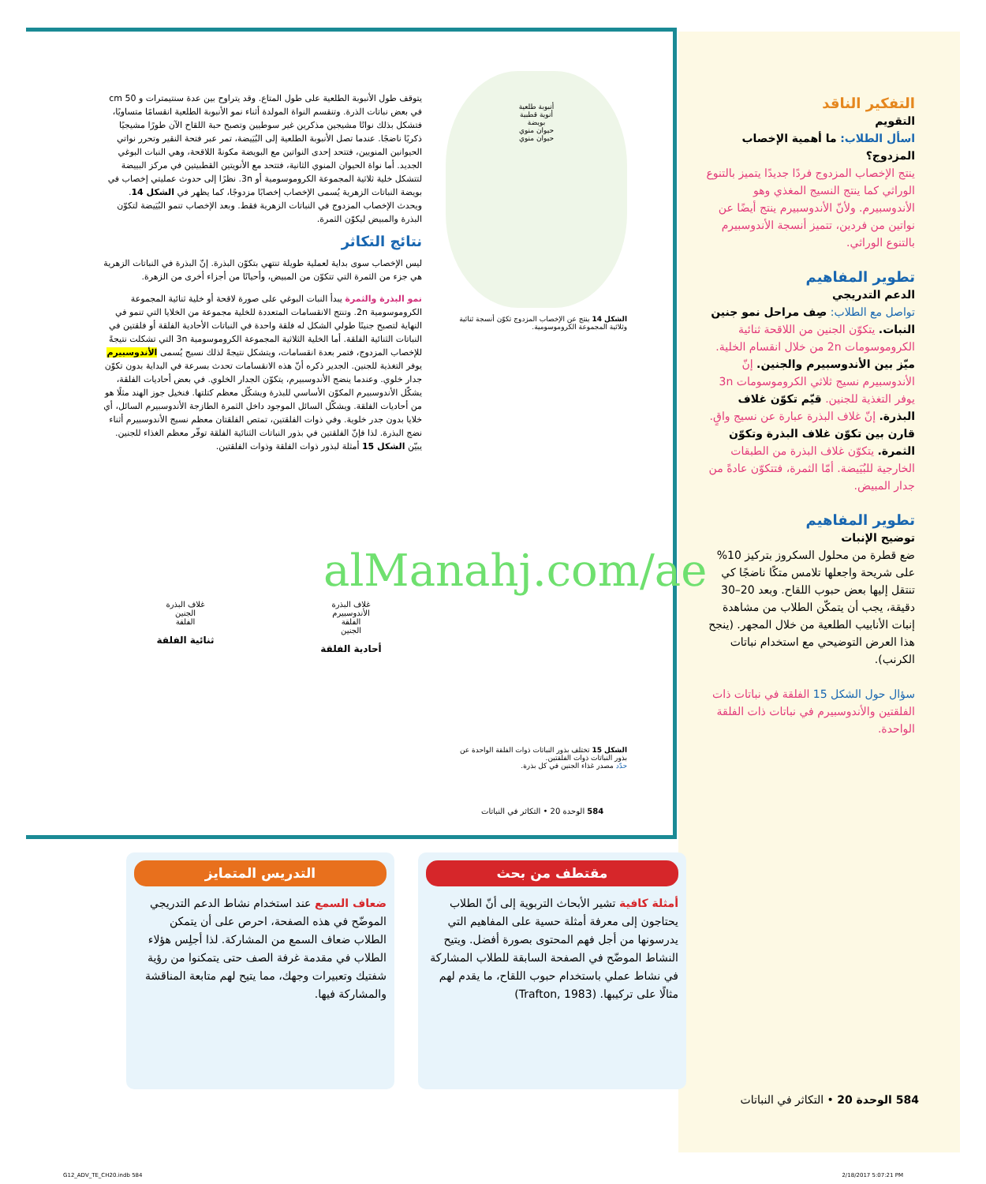التفكير الناقد
التقويم
اسأل الطلاب: ما أهمية الإخصاب المزدوج؟
ينتج الإخصاب المزدوج فردًا جديدًا يتميز بالتنوع الوراثي كما ينتج النسيج المغذي وهو الأندوسبيرم. ولأنّ الأندوسبيرم ينتج أيضًا عن نواتين من فردين، تتميز أنسجة الأندوسبيرم بالتنوع الوراثي.
تطوير المفاهيم
الدعم التدريجي
تواصل مع الطلاب: صِف مراحل نمو جنين النبات. يتكوّن الجنين من اللاقحة ثنائية الكروموسومات 2n من خلال انقسام الخلية. ميّز بين الأندوسبيرم والجنين. إنّ الأندوسبيرم نسيج ثلاثي الكروموسومات 3n يوفر التغذية للجنين. قيّم تكوّن غلاف البذرة. إنّ غلاف البذرة عبارة عن نسيج واقٍ. قارن بين تكوّن غلاف البذرة وتكوّن الثمرة. يتكوّن غلاف البذرة من الطبقات الخارجية للبُيَيضة. أمّا الثمرة، فتتكوّن عادةً من جدار المبيض.
تطوير المفاهيم
توضيح الإنبات
ضع قطرة من محلول السكروز بتركيز 10% على شريحة واجعلها تلامس متكًا ناضجًا كي تنتقل إليها بعض حبوب اللقاح. وبعد 20–30 دقيقة، يجب أن يتمكّن الطلاب من مشاهدة إنبات الأنابيب الطلعية من خلال المجهر. (ينجح هذا العرض التوضيحي مع استخدام نباتات الكرنب).
سؤال حول الشكل 15 الفلقة في نباتات ذات الفلقتين والأندوسبيرم في نباتات ذات الفلقة الواحدة.
يتوقف طول الأنبوبة الطلعية على طول المتاع. وقد يتراوح بين عدة سنتيمترات و 50 cm في بعض نباتات الذرة. وتنقسم النواة المولدة أثناء نمو الأنبوبة الطلعية انقسامًا متساويًا، فتشكل بذلك نواتًا مشيجين مذكرين غير سوطيين وتصبح حبة اللقاح الآن طورًا مشيجيًا ذكريًا ناضجًا. عندما تصل الأنبوبة الطلعية إلى البُيَيضة، تمر عبر فتحة النقير وتحرر نواتي الحيوانين المنويين، فتتحد إحدى النواتين مع البويضة مكونةً اللاقحة، وهي النبات البوغي الجديد. أما نواة الحيوان المنوي الثانية، فتتحد مع الأنويتين القطبيتين في مركز البييضة لتتشكل خلية ثلاثية المجموعة الكروموسومية أو 3n. نظرًا إلى حدوث عمليتي إخصاب في بويضة النباتات الزهرية يُسمى الإخصاب إخصابًا مزدوجًا، كما يظهر في الشكل 14. ويحدث الإخصاب المزدوج في النباتات الزهرية فقط. وبعد الإخصاب تنمو البُيَيضة لتكوّن البذرة والمبيض ليكوّن الثمرة.
نتائج التكاثر
ليس الإخصاب سوى بداية لعملية طويلة تنتهي بتكوّن البذرة. إنّ البذرة في النباتات الزهرية هي جزء من الثمرة التي تتكوّن من المبيض، وأحيانًا من أجزاء أخرى من الزهرة.
نمو البذرة والثمرة يبدأ النبات البوغي على صورة لاقحة أو خلية ثنائية المجموعة الكروموسومية 2n. وتنتج الانقسامات المتعددة للخلية مجموعة من الخلايا التي تنمو في النهاية لتصبح جنينًا طولي الشكل له فلقة واحدة في النباتات الأحادية الفلقة أو فلقتين في النباتات الثنائية الفلقة. أما الخلية الثلاثية المجموعة الكروموسومية 3n التي تشكلت نتيجةً للإخصاب المزدوج، فتمر بعدة انقسامات، ويتشكل نتيجةً لذلك نسيج يُسمى الأندوسبيرم يوفر التغذية للجنين. الجدير ذكره أنّ هذه الانقسامات تحدث بسرعة في البداية بدون تكوّن جدار خلوي. وعندما ينضج الأندوسبيرم، يتكوّن الجدار الخلوي. في بعض أحاديات الفلقة، يشكّل الأندوسبيرم المكوّن الأساسي للبذرة ويشكّل معظم كتلتها. فنخيل جوز الهند مثلًا هو من أحاديات الفلقة. ويشكّل السائل الموجود داخل الثمرة الطازجة الأندوسبيرم السائل، أي خلايا بدون جدر خلوية. وفي ذوات الفلقتين، تمتص الفلقتان معظم نسيج الأندوسبيرم أثناء نضج البذرة. لذا فإنّ الفلقتين في بذور النباتات الثنائية الفلقة توفّر معظم الغذاء للجنين. يبيّن الشكل 15 أمثلة لبذور ذوات الفلقة وذوات الفلقتين.
أنبوبة طلعية
أنوية قطبية
بويضة
حيوان منوي
حيوان منوي
الشكل 14 ينتج عن الإخصاب المزدوج تكوّن أنسجة ثنائية وثلاثية المجموعة الكروموسومية.
alManahj.com/ae
غلاف البذرة
الأندوسبيرم
الفلقة
الجنين
أحادية الفلقة
غلاف البذرة
الجنين
الفلقة
ثنائية الفلقة
الشكل 15 تختلف بذور النباتات ذوات الفلقة الواحدة عن بذور النباتات ذوات الفلقتين.
حدّد مصدر غذاء الجنين في كل بذرة.
584 الوحدة 20 • التكاثر في النباتات
مقتطف من بحث
أمثلة كافية تشير الأبحاث التربوية إلى أنّ الطلاب يحتاجون إلى معرفة أمثلة حسية على المفاهيم التي يدرسونها من أجل فهم المحتوى بصورة أفضل. ويتيح النشاط الموضّح في الصفحة السابقة للطلاب المشاركة في نشاط عملي باستخدام حبوب اللقاح، ما يقدم لهم مثالًا على تركيبها. (Trafton, 1983)
التدريس المتمايز
ضعاف السمع عند استخدام نشاط الدعم التدريجي الموضّح في هذه الصفحة، احرص على أن يتمكن الطلاب ضعاف السمع من المشاركة. لذا أجلِس هؤلاء الطلاب في مقدمة غرفة الصف حتى يتمكنوا من رؤية شفتيك وتعبيرات وجهك، مما يتيح لهم متابعة المناقشة والمشاركة فيها.
584 الوحدة 20 • التكاثر في النباتات
G12_ADV_TE_CH20.indb 584 2/18/2017 5:07:21 PM